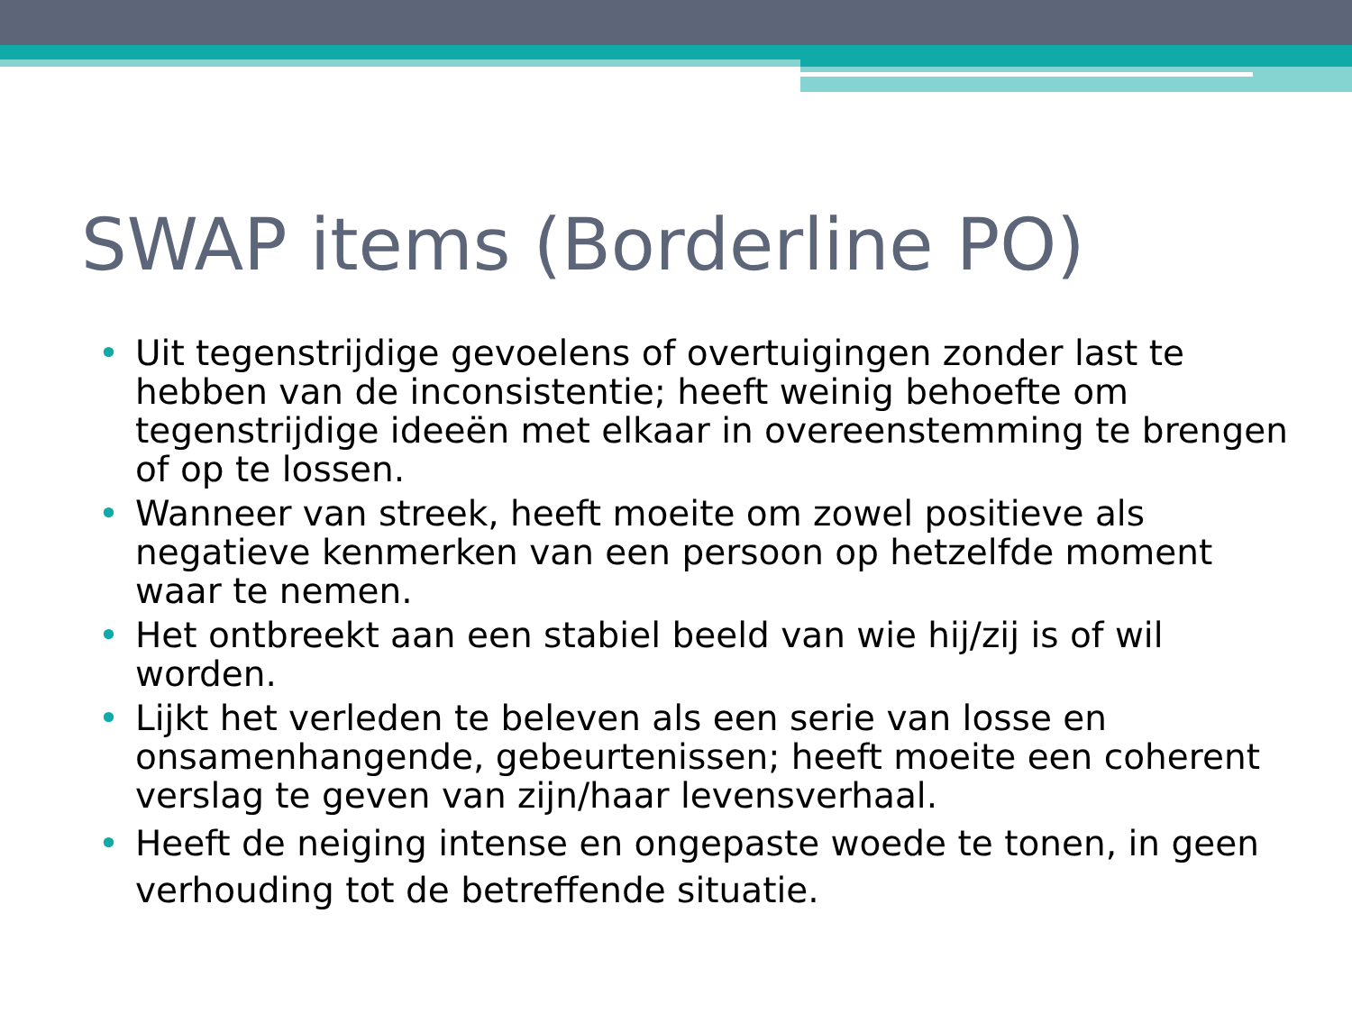SWAP items (Borderline PO)
• Uit tegenstrijdige gevoelens of overtuigingen zonder last te hebben van de inconsistentie; heeft weinig behoefte om tegenstrijdige ideeën met elkaar in overeenstemming te brengen of op te lossen.
• Wanneer van streek, heeft moeite om zowel positieve als negatieve kenmerken van een persoon op hetzelfde moment waar te nemen.
• Het ontbreekt aan een stabiel beeld van wie hij/zij is of wil worden.
• Lijkt het verleden te beleven als een serie van losse en onsamenhangende, gebeurtenissen; heeft moeite een coherent verslag te geven van zijn/haar levensverhaal.
• Heeft de neiging intense en ongepaste woede te tonen, in geen verhouding tot de betreffende situatie.